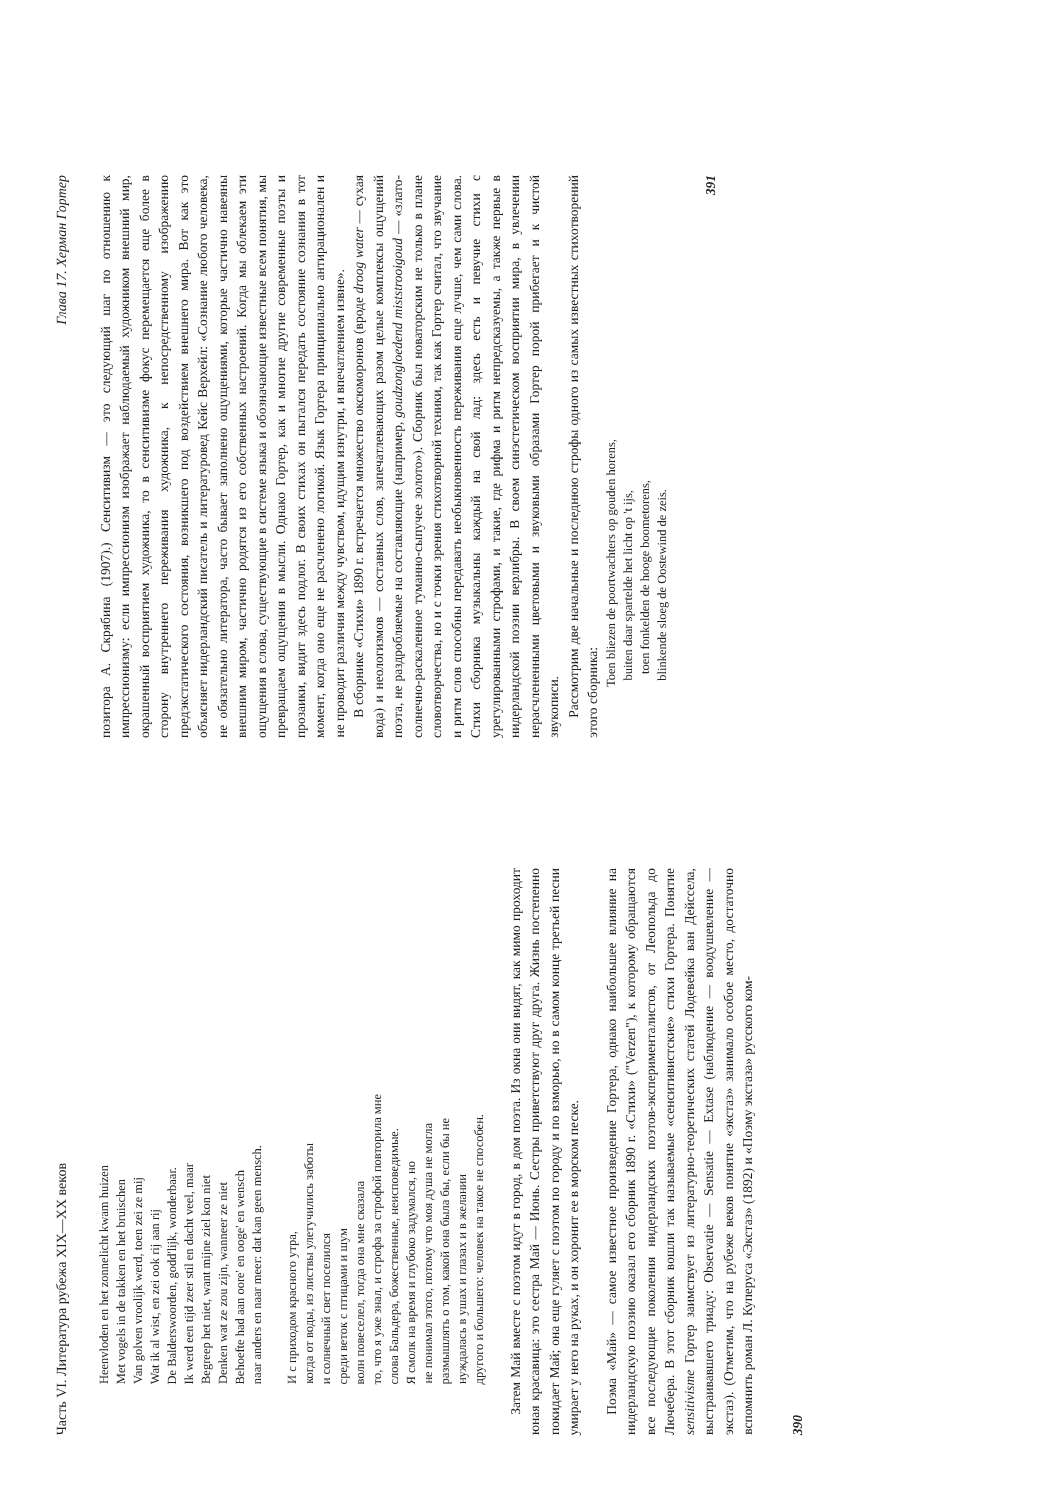Часть VI. Литература рубежа XIX—XX веков
Heenvloden en het zonnelicht kwam huizen
Met vogels in de takken en het bruischen
Van golven vroolijk werd, toen zei ze mij
Wat ik al wist, en zei ook rij aan rij
De Balderswoorden, godd'lijk, wonderbaar.
Ik werd een tijd zeer stil en dacht veel, maar
Begreep het niet, want mijne ziel kon niet
Denken wat ze zou zijn, wanneer ze niet
Behoefte had aan oore' en ooge' en wensch
naar anders en naar meer: dat kan geen mensch.
И с приходом красного утра,
когда от воды, из листвы улетучились заботы
и солнечный свет поселился
среди веток с птицами и шум
волн повеселел, тогда она мне сказала
то, что я уже знал, и строфа за строфой повторила мне
слова Бальдера, божественные, неисповедимые.
Я смолк на время и глубоко задумался, но
не понимал этого, потому что моя душа не могла
размышлять о том, какой она была бы, если бы не
нуждалась в ушах и глазах и в желании
другого и большего: человек на такое не способен.
Затем Май вместе с поэтом идут в город, в дом поэта. Из окна они видят, как мимо проходит юная красавица: это сестра Май — Июнь. Сестры приветствуют друг друга. Жизнь постепенно покидает Май; она еще гуляет с поэтом по городу и по взморью, но в самом конце третьей песни умирает у него на руках, и он хоронит ее в морском песке.
Поэма «Май» — самое известное произведение Гортера, однако наибольшее влияние на нидерландскую поэзию оказал его сборник 1890 г. «Стихи» ("Verzen"), к которому обращаются все последующие поколения нидерландских поэтов-эксперименталистов, от Леопольда до Лючебера. В этот сборник вошли так называемые «сенситивистские» стихи Гортера. Понятие sensitivisme Гортер заимствует из литературно-теоретических статей Лодевейка ван Дейссела, выстраивавшего триаду: Observatie — Sensatie — Extase (наблюдение — воодушевление — экстаз). (Отметим, что на рубеже веков понятие «экстаз» занимало особое место, достаточно вспомнить роман Л. Куперуса «Экстаз» (1892) и «Поэму экстаза» русского ком-
390
Глава 17. Херман Гортер
позитора А. Скрябина (1907).) Сенситивизм — это следующий шаг по отношению к импрессионизму: если импрессионизм изображает наблюдаемый художником внешний мир, окрашенный восприятием художника, то в сенситивизме фокус перемещается еще более в сторону внутреннего переживания художника, к непосредственному изображению предэкстатического состояния, возникшего под воздействием внешнего мира. Вот как это объясняет нидерландский писатель и литературовед Кейс Верхейл: «Сознание любого человека, не обязательно литератора, часто бывает заполнено ощущениями, которые частично навеяны внешним миром, частично родятся из его собственных настроений. Когда мы облекаем эти ощущения в слова, существующие в системе языка и обозначающие известные всем понятия, мы превращаем ощущения в мысли. Однако Гортер, как и многие другие современные поэты и прозаики, видит здесь подлог. В своих стихах он пытался передать состояние сознания в тот момент, когда оно еще не расчленено логикой. Язык Гортера принципиально антирационален и не проводит различия между чувством, идущим изнутри, и впечатлением извне».
В сборнике «Стихи» 1890 г. встречается множество оксюморонов (вроде droog water — сухая вода) и неологизмов — составных слов, запечатлевающих разом целые комплексы ощущений поэта, не раздробляемые на составляющие (например, goudzongloedend miststrooigoud — «злато-солнечно-раскаленное туманно-сыпучее золото»). Сборник был новаторским не только в плане словотворчества, но и с точки зрения стихотворной техники, так как Гортер считал, что звучание и ритм слов способны передавать необыкновенность переживания еще лучше, чем сами слова. Стихи сборника музыкальны каждый на свой лад: здесь есть и певучие стихи с урегулированными строфами, и такие, где рифма и ритм непредсказуемы, а также первые в нидерландской поэзии верлибры. В своем синэстетическом восприятии мира, в увлечении нерасчлененными цветовыми и звуковыми образами Гортер порой прибегает и к чистой звукописи.
Рассмотрим две начальные и последнюю строфы одного из самых известных стихотворений этого сборника:
Toen bliezen de poortwachters op gouden horens,
buiten daar spartelde het licht op 't ijs,
toen fonkelden de hooge boometorens,
blinkende sloeg de Oostewind de zeis.
391